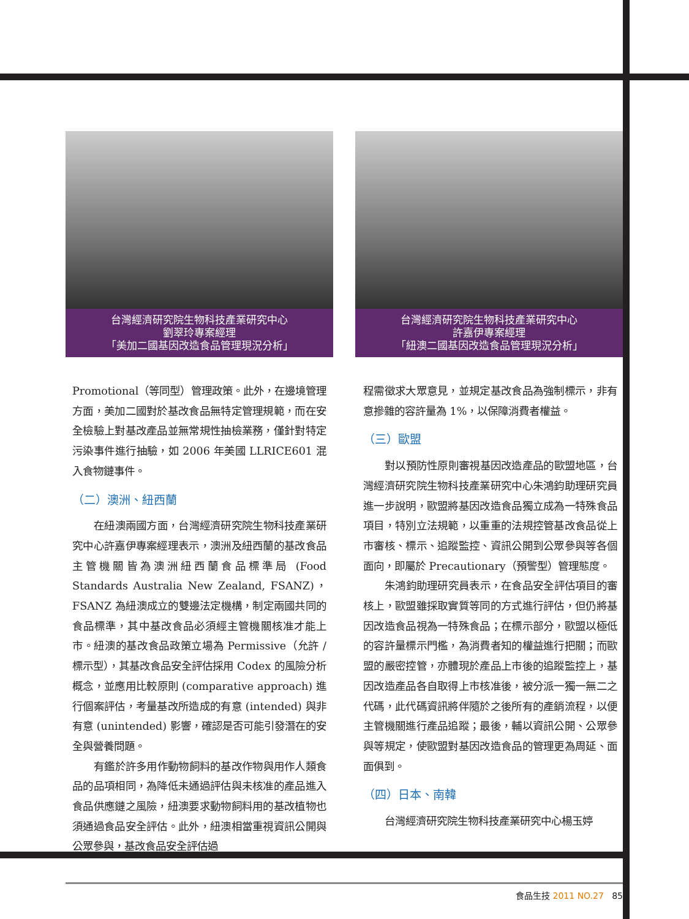台灣經濟研究院生物科技產業研究中心
劉翠玲專案經理
「美加二國基因改造食品管理現況分析」
台灣經濟研究院生物科技產業研究中心
許嘉伊專案經理
「紐澳二國基因改造食品管理現況分析」
Promotional（等同型）管理政策。此外，在邊境管理方面，美加二國對於基改食品無特定管理規範，而在安全檢驗上對基改產品並無常規性抽檢業務，僅針對特定污染事件進行抽驗，如 2006 年美國 LLRICE601 混入食物鏈事件。
（二）澳洲、紐西蘭
在紐澳兩國方面，台灣經濟研究院生物科技產業研究中心許嘉伊專案經理表示，澳洲及紐西蘭的基改食品主管機關皆為澳洲紐西蘭食品標準局 (Food Standards Australia New Zealand, FSANZ)，FSANZ 為紐澳成立的雙邊法定機構，制定兩國共同的食品標準，其中基改食品必須經主管機關核准才能上市。紐澳的基改食品政策立場為 Permissive（允許 / 標示型），其基改食品安全評估採用 Codex 的風險分析概念，並應用比較原則 (comparative approach) 進行個案評估，考量基改所造成的有意 (intended) 與非有意 (unintended) 影響，確認是否可能引發潛在的安全與營養問題。
有鑑於許多用作動物飼料的基改作物與用作人類食品的品項相同，為降低未通過評估與未核准的產品進入食品供應鏈之風險，紐澳要求動物飼料用的基改植物也須通過食品安全評估。此外，紐澳相當重視資訊公開與公眾參與，基改食品安全評估過
程需徵求大眾意見，並規定基改食品為強制標示，非有意摻雜的容許量為 1%，以保障消費者權益。
（三）歐盟
對以預防性原則審視基因改造產品的歐盟地區，台灣經濟研究院生物科技產業研究中心朱鴻鈞助理研究員進一步說明，歐盟將基因改造食品獨立成為一特殊食品項目，特別立法規範，以重重的法規控管基改食品從上市審核、標示、追蹤監控、資訊公開到公眾參與等各個面向，即屬於 Precautionary（預警型）管理態度。
朱鴻鈞助理研究員表示，在食品安全評估項目的審核上，歐盟雖採取實質等同的方式進行評估，但仍將基因改造食品視為一特殊食品；在標示部分，歐盟以極低的容許量標示門檻，為消費者知的權益進行把關；而歐盟的嚴密控管，亦體現於產品上市後的追蹤監控上，基因改造產品各自取得上市核准後，被分派一獨一無二之代碼，此代碼資訊將伴隨於之後所有的產銷流程，以便主管機關進行產品追蹤；最後，輔以資訊公開、公眾參與等規定，使歐盟對基因改造食品的管理更為周延、面面俱到。
（四）日本、南韓
台灣經濟研究院生物科技產業研究中心楊玉婷
食品生技 2011 NO.27 85